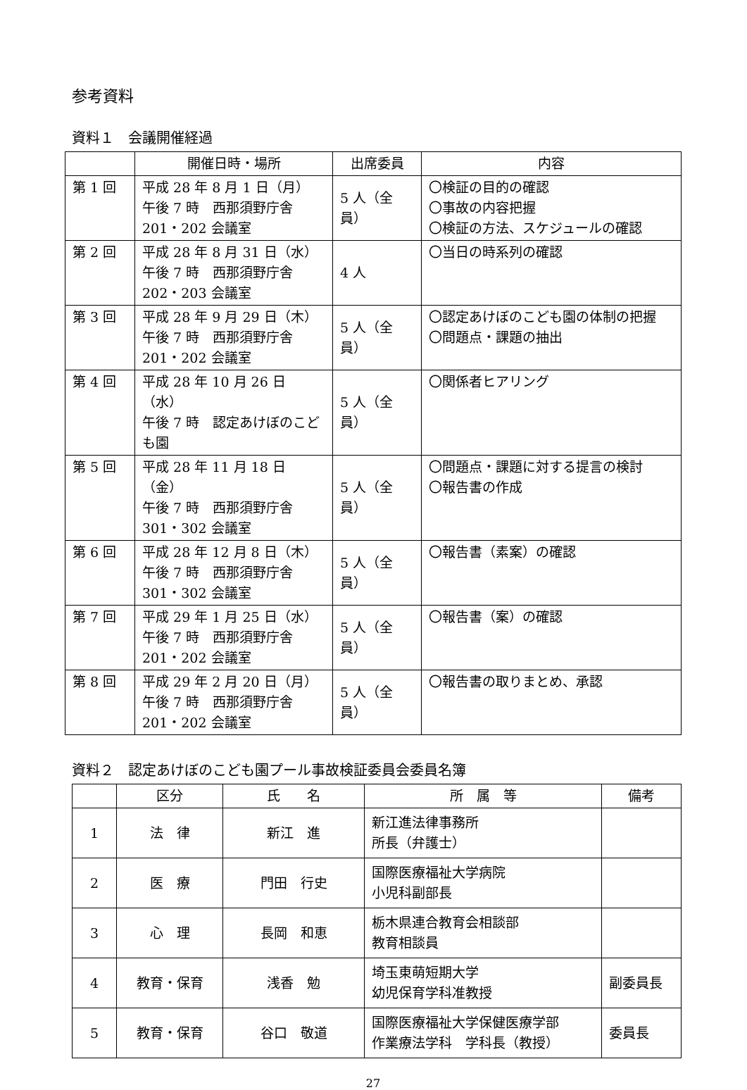参考資料
資料１　会議開催経過
| | 開催日時・場所 | 出席委員 | 内容 |
| --- | --- | --- | --- |
| 第 1 回 | 平成 28 年 8 月 1 日（月） 午後 7 時 西那須野庁舎 201・202 会議室 | 5 人（全員） | 〇検証の目的の確認 〇事故の内容把握 〇検証の方法、スケジュールの確認 |
| 第 2 回 | 平成 28 年 8 月 31 日（水） 午後 7 時 西那須野庁舎 202・203 会議室 | 4 人 | 〇当日の時系列の確認 |
| 第 3 回 | 平成 28 年 9 月 29 日（木） 午後 7 時 西那須野庁舎 201・202 会議室 | 5 人（全員） | 〇認定あけぼのこども園の体制の把握 〇問題点・課題の抽出 |
| 第 4 回 | 平成 28 年 10 月 26 日（水） 午後 7 時 認定あけぼのこども園 | 5 人（全員） | 〇関係者ヒアリング |
| 第 5 回 | 平成 28 年 11 月 18 日（金） 午後 7 時 西那須野庁舎 301・302 会議室 | 5 人（全員） | 〇問題点・課題に対する提言の検討 〇報告書の作成 |
| 第 6 回 | 平成 28 年 12 月 8 日（木） 午後 7 時 西那須野庁舎 301・302 会議室 | 5 人（全員） | 〇報告書（素案）の確認 |
| 第 7 回 | 平成 29 年 1 月 25 日（水） 午後 7 時 西那須野庁舎 201・202 会議室 | 5 人（全員） | 〇報告書（案）の確認 |
| 第 8 回 | 平成 29 年 2 月 20 日（月） 午後 7 時 西那須野庁舎 201・202 会議室 | 5 人（全員） | 〇報告書の取りまとめ、承認 |
資料２　認定あけぼのこども園プール事故検証委員会委員名簿
| | 区分 | 氏 名 | 所 属 等 | 備考 |
| --- | --- | --- | --- | --- |
| 1 | 法 律 | 新江 進 | 新江進法律事務所 所長（弁護士） | |
| 2 | 医 療 | 門田 行史 | 国際医療福祉大学病院 小児科副部長 | |
| 3 | 心 理 | 長岡 和恵 | 栃木県連合教育会相談部 教育相談員 | |
| 4 | 教育・保育 | 浅香 勉 | 埼玉東萌短期大学 幼児保育学科准教授 | 副委員長 |
| 5 | 教育・保育 | 谷口 敬道 | 国際医療福祉大学保健医療学部 作業療法学科 学科長（教授） | 委員長 |
27